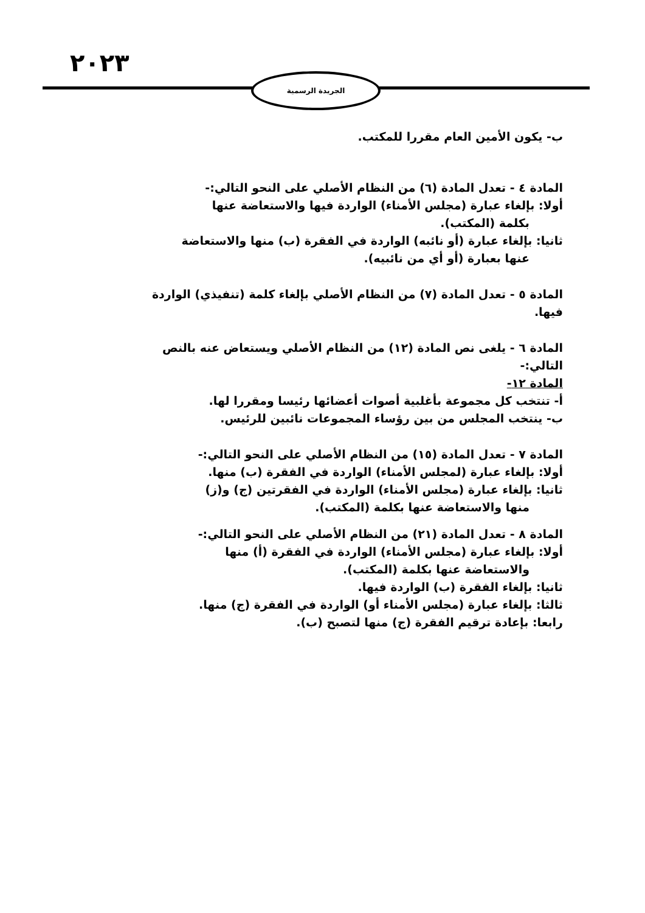٢٠٢٣ الجريدة الرسمية
ب- يكون الأمين العام مقررا للمكتب.
المادة ٤ - تعدل المادة (٦) من النظام الأصلي على النحو التالي:-
أولا: بإلغاء عبارة (مجلس الأمناء) الواردة فيها والاستعاضة عنها
بكلمة (المكتب).
ثانيا: بإلغاء عبارة (أو نائبه) الواردة في الفقرة (ب) منها والاستعاضة
عنها بعبارة (أو أي من نائبيه).
المادة ٥ - تعدل المادة (٧) من النظام الأصلي بإلغاء كلمة (تنفيذي) الواردة
فيها.
المادة ٦ - يلغى نص المادة (١٢) من النظام الأصلي ويستعاض عنه بالنص
التالي:-
المادة ١٢-
أ- تنتخب كل مجموعة بأغلبية أصوات أعضائها رئيسا ومقررا لها.
ب- ينتخب المجلس من بين رؤساء المجموعات نائبين للرئيس.
المادة ٧ - تعدل المادة (١٥) من النظام الأصلي على النحو التالي:-
أولا: بإلغاء عبارة (لمجلس الأمناء) الواردة في الفقرة (ب) منها.
ثانيا: بإلغاء عبارة (مجلس الأمناء) الواردة في الفقرتين (ج) و(ز)
منها والاستعاضة عنها بكلمة (المكتب).
المادة ٨ - تعدل المادة (٢١) من النظام الأصلي على النحو التالي:-
أولا: بإلغاء عبارة (مجلس الأمناء) الواردة في الفقرة (أ) منها
والاستعاضة عنها بكلمة (المكتب).
ثانيا: بإلغاء الفقرة (ب) الواردة فيها.
ثالثا: بإلغاء عبارة (مجلس الأمناء أو) الواردة في الفقرة (ج) منها.
رابعا: بإعادة ترقيم الفقرة (ج) منها لتصبح (ب).